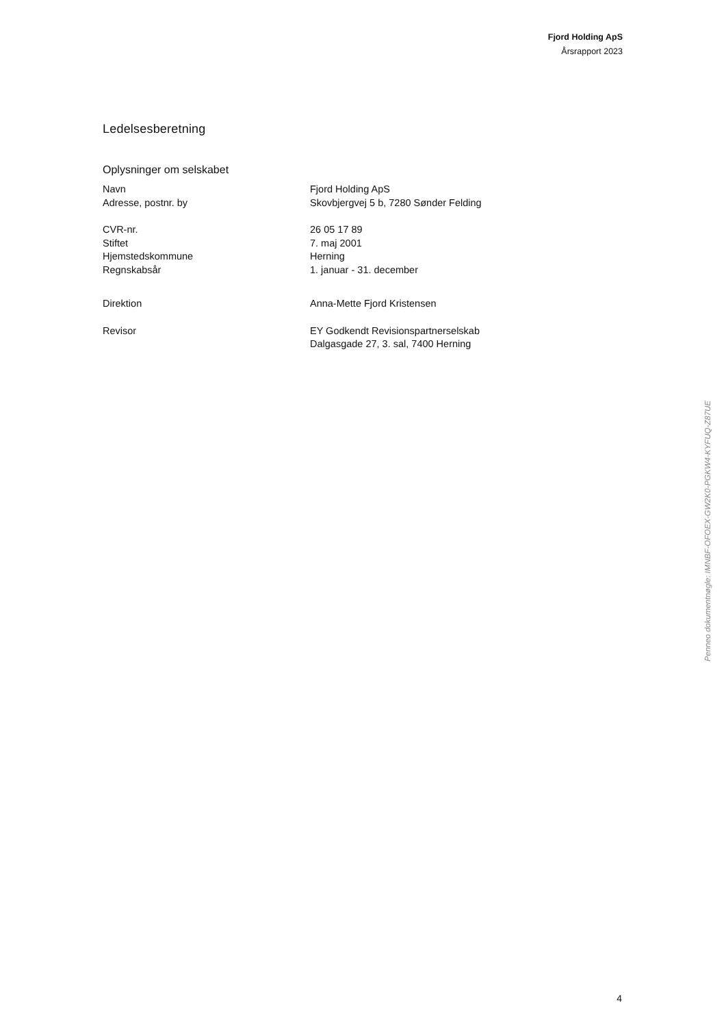Fjord Holding ApS
Årsrapport 2023
Ledelsesberetning
Oplysninger om selskabet
| Navn | Fjord Holding ApS |
| Adresse, postnr. by | Skovbjergvej 5 b, 7280 Sønder Felding |
| CVR-nr. | 26 05 17 89 |
| Stiftet | 7. maj 2001 |
| Hjemstedskommune | Herning |
| Regnskabsår | 1. januar - 31. december |
| Direktion | Anna-Mette Fjord Kristensen |
| Revisor | EY Godkendt Revisionspartnerselskab Dalgasgade 27, 3. sal, 7400 Herning |
Penneo dokumentnøgle: IMNBF-OFOEX-GW2K0-PGKW4-KYFUQ-Z87UE
4